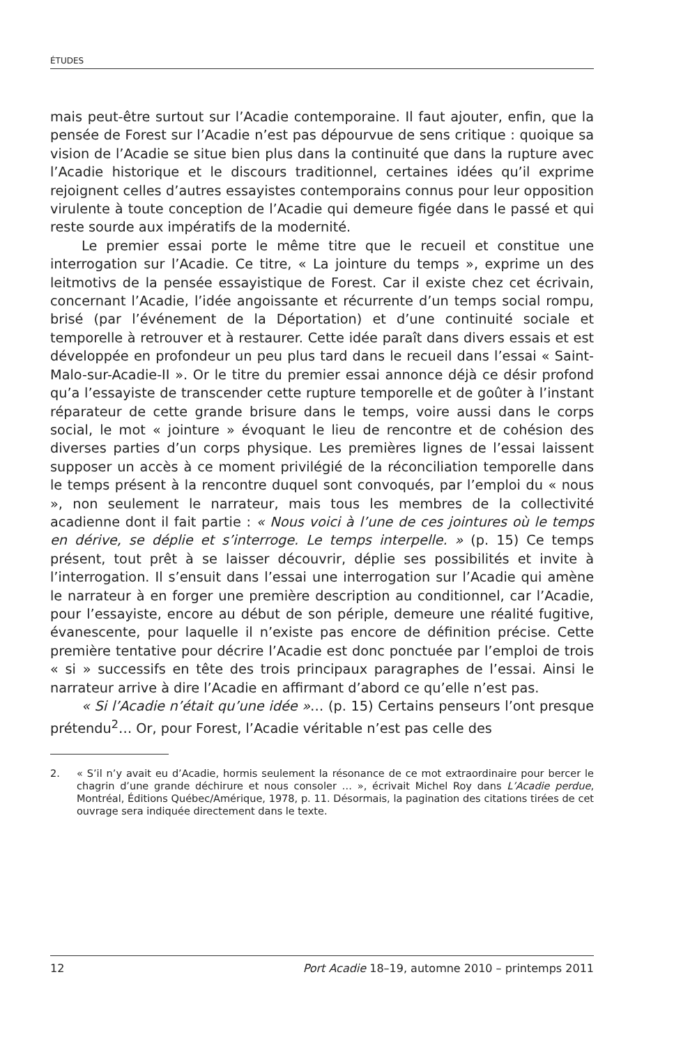ÉTUDES
mais peut-être surtout sur l’Acadie contemporaine. Il faut ajouter, enfin, que la pensée de Forest sur l’Acadie n’est pas dépourvue de sens critique : quoique sa vision de l’Acadie se situe bien plus dans la continuité que dans la rupture avec l’Acadie historique et le discours traditionnel, certaines idées qu’il exprime rejoignent celles d’autres essayistes contemporains connus pour leur opposition virulente à toute conception de l’Acadie qui demeure figée dans le passé et qui reste sourde aux impératifs de la modernité.
Le premier essai porte le même titre que le recueil et constitue une interrogation sur l’Acadie. Ce titre, « La jointure du temps », exprime un des leitmotivs de la pensée essayistique de Forest. Car il existe chez cet écrivain, concernant l’Acadie, l’idée angoissante et récurrente d’un temps social rompu, brisé (par l’événement de la Déportation) et d’une continuité sociale et temporelle à retrouver et à restaurer. Cette idée paraît dans divers essais et est développée en profondeur un peu plus tard dans le recueil dans l’essai « Saint-Malo-sur-Acadie-II ». Or le titre du premier essai annonce déjà ce désir profond qu’a l’essayiste de transcender cette rupture temporelle et de goûter à l’instant réparateur de cette grande brisure dans le temps, voire aussi dans le corps social, le mot « jointure » évoquant le lieu de rencontre et de cohésion des diverses parties d’un corps physique. Les premières lignes de l’essai laissent supposer un accès à ce moment privilégié de la réconciliation temporelle dans le temps présent à la rencontre duquel sont convoqués, par l’emploi du « nous », non seulement le narrateur, mais tous les membres de la collectivité acadienne dont il fait partie : « Nous voici à l’une de ces jointures où le temps en dérive, se déplie et s’interroge. Le temps interpelle. » (p. 15) Ce temps présent, tout prêt à se laisser découvrir, déplie ses possibilités et invite à l’interrogation. Il s’ensuit dans l’essai une interrogation sur l’Acadie qui amène le narrateur à en forger une première description au conditionnel, car l’Acadie, pour l’essayiste, encore au début de son périple, demeure une réalité fugitive, évanescente, pour laquelle il n’existe pas encore de définition précise. Cette première tentative pour décrire l’Acadie est donc ponctuée par l’emploi de trois « si » successifs en tête des trois principaux paragraphes de l’essai. Ainsi le narrateur arrive à dire l’Acadie en affirmant d’abord ce qu’elle n’est pas.
« Si l’Acadie n’était qu’une idée »… (p. 15) Certains penseurs l’ont presque prétendu<sup>2</sup>… Or, pour Forest, l’Acadie véritable n’est pas celle des
2. « S’il n’y avait eu d’Acadie, hormis seulement la résonance de ce mot extraordinaire pour bercer le chagrin d’une grande déchirure et nous consoler … », écrivait Michel Roy dans L’Acadie perdue, Montréal, Éditions Québec/Amérique, 1978, p. 11. Désormais, la pagination des citations tirées de cet ouvrage sera indiquée directement dans le texte.
12 Port Acadie 18–19, automne 2010 – printemps 2011